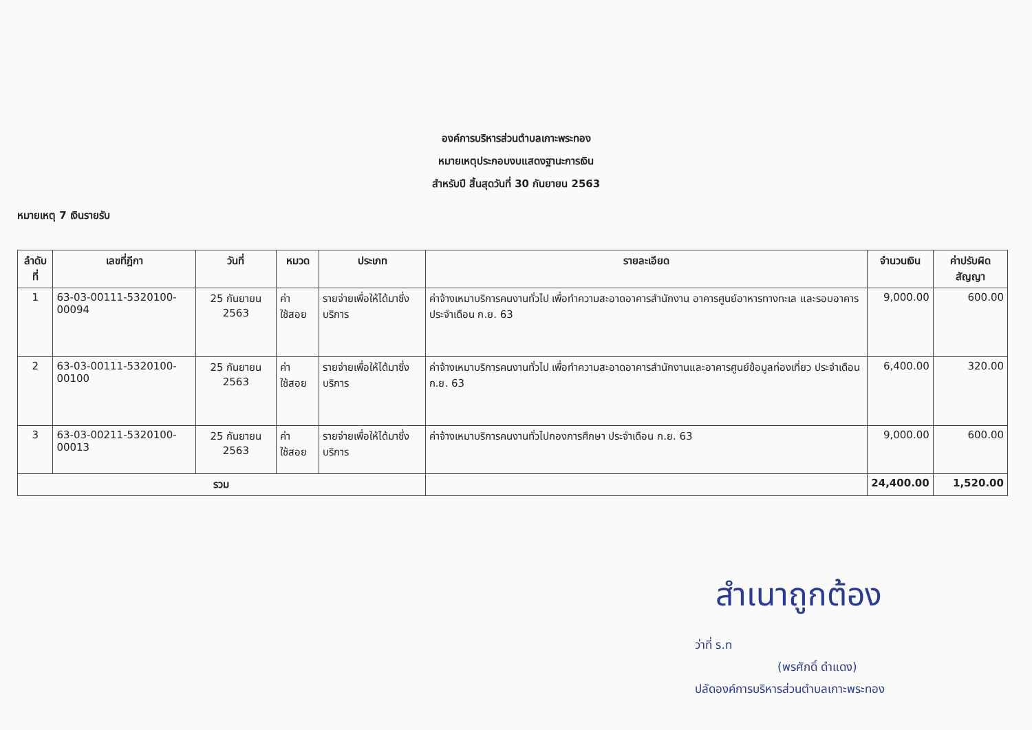องค์การบริหารส่วนตำบลเกาะพระทอง
หมายเหตุประกอบงบแสดงฐานะการเงิน
สำหรับปี สิ้นสุดวันที่ 30 กันยายน 2563
หมายเหตุ 7 เงินรายรับ
| ลำดับที่ | เลขที่ฎีกา | วันที่ | หมวด | ประเภท | รายละเอียด | จำนวนเงิน | ค่าปรับผิดสัญญา |
| --- | --- | --- | --- | --- | --- | --- | --- |
| 1 | 63-03-00111-5320100-00094 | 25 กันยายน 2563 | ค่าใช้สอย | รายจ่ายเพื่อให้ได้มาซึ่งบริการ | ค่าจ้างเหมาบริการคนงานทั่วไป เพื่อทำความสะอาดอาคารสำนักงาน อาคารศูนย์อาหารทางทะเล และรอบอาคาร ประจำเดือน ก.ย. 63 | 9,000.00 | 600.00 |
| 2 | 63-03-00111-5320100-00100 | 25 กันยายน 2563 | ค่าใช้สอย | รายจ่ายเพื่อให้ได้มาซึ่งบริการ | ค่าจ้างเหมาบริการคนงานทั่วไป เพื่อทำความสะอาดอาคารสำนักงานและอาคารศูนย์ข้อมูลท่องเที่ยว ประจำเดือน ก.ย. 63 | 6,400.00 | 320.00 |
| 3 | 63-03-00211-5320100-00013 | 25 กันยายน 2563 | ค่าใช้สอย | รายจ่ายเพื่อให้ได้มาซึ่งบริการ | ค่าจ้างเหมาบริการคนงานทั่วไปกองการศึกษา ประจำเดือน ก.ย. 63 | 9,000.00 | 600.00 |
| รวม | | | | | | 24,400.00 | 1,520.00 |
สำเนาถูกต้อง
ว่าที่ ร.ท
(พรศักดิ์ ดำแดง)
ปลัดองค์การบริหารส่วนตำบลเกาะพระทอง